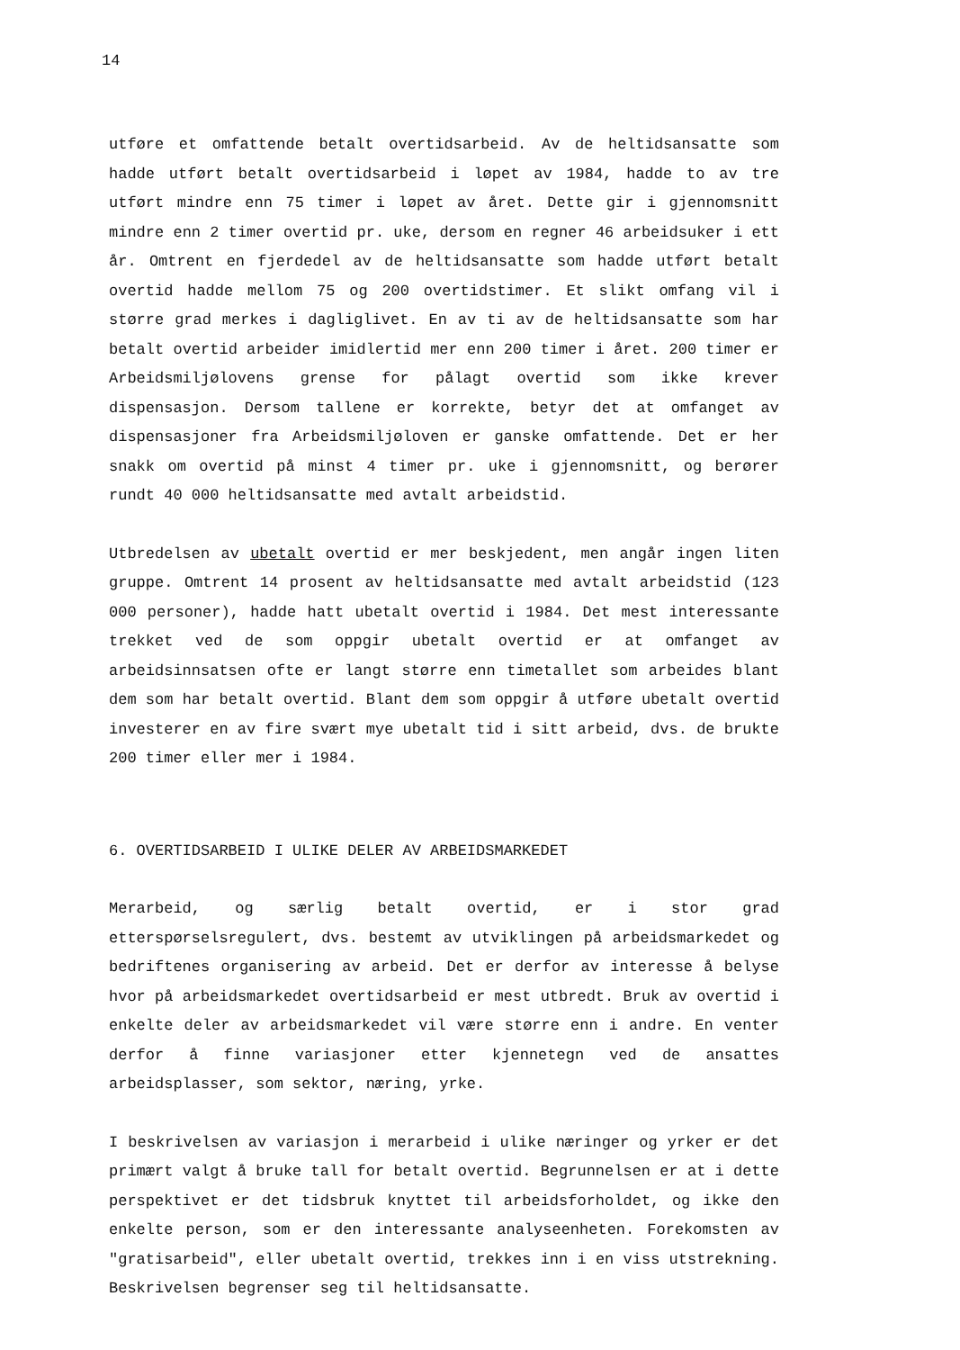14
utføre et omfattende betalt overtidsarbeid. Av de heltidsansatte som hadde utført betalt overtidsarbeid i løpet av 1984, hadde to av tre utført mindre enn 75 timer i løpet av året. Dette gir i gjennomsnitt mindre enn 2 timer overtid pr. uke, dersom en regner 46 arbeidsuker i ett år. Omtrent en fjerdedel av de heltidsansatte som hadde utført betalt overtid hadde mellom 75 og 200 overtidstimer. Et slikt omfang vil i større grad merkes i dagliglivet. En av ti av de heltidsansatte som har betalt overtid arbeider imidlertid mer enn 200 timer i året. 200 timer er Arbeidsmiljølovens grense for pålagt overtid som ikke krever dispensasjon. Dersom tallene er korrekte, betyr det at omfanget av dispensasjoner fra Arbeidsmiljøloven er ganske omfattende. Det er her snakk om overtid på minst 4 timer pr. uke i gjennomsnitt, og berører rundt 40 000 heltidsansatte med avtalt arbeidstid.
Utbredelsen av ubetalt overtid er mer beskjedent, men angår ingen liten gruppe. Omtrent 14 prosent av heltidsansatte med avtalt arbeidstid (123 000 personer), hadde hatt ubetalt overtid i 1984. Det mest interessante trekket ved de som oppgir ubetalt overtid er at omfanget av arbeidsinnsatsen ofte er langt større enn timetallet som arbeides blant dem som har betalt overtid. Blant dem som oppgir å utføre ubetalt overtid investerer en av fire svært mye ubetalt tid i sitt arbeid, dvs. de brukte 200 timer eller mer i 1984.
6. OVERTIDSARBEID I ULIKE DELER AV ARBEIDSMARKEDET
Merarbeid, og særlig betalt overtid, er i stor grad etterspørselsregulert, dvs. bestemt av utviklingen på arbeidsmarkedet og bedriftenes organisering av arbeid. Det er derfor av interesse å belyse hvor på arbeidsmarkedet overtidsarbeid er mest utbredt. Bruk av overtid i enkelte deler av arbeidsmarkedet vil være større enn i andre. En venter derfor å finne variasjoner etter kjennetegn ved de ansattes arbeidsplasser, som sektor, næring, yrke.
I beskrivelsen av variasjon i merarbeid i ulike næringer og yrker er det primært valgt å bruke tall for betalt overtid. Begrunnelsen er at i dette perspektivet er det tidsbruk knyttet til arbeidsforholdet, og ikke den enkelte person, som er den interessante analyseenheten. Forekomsten av "gratisarbeid", eller ubetalt overtid, trekkes inn i en viss utstrekning. Beskrivelsen begrenser seg til heltidsansatte.